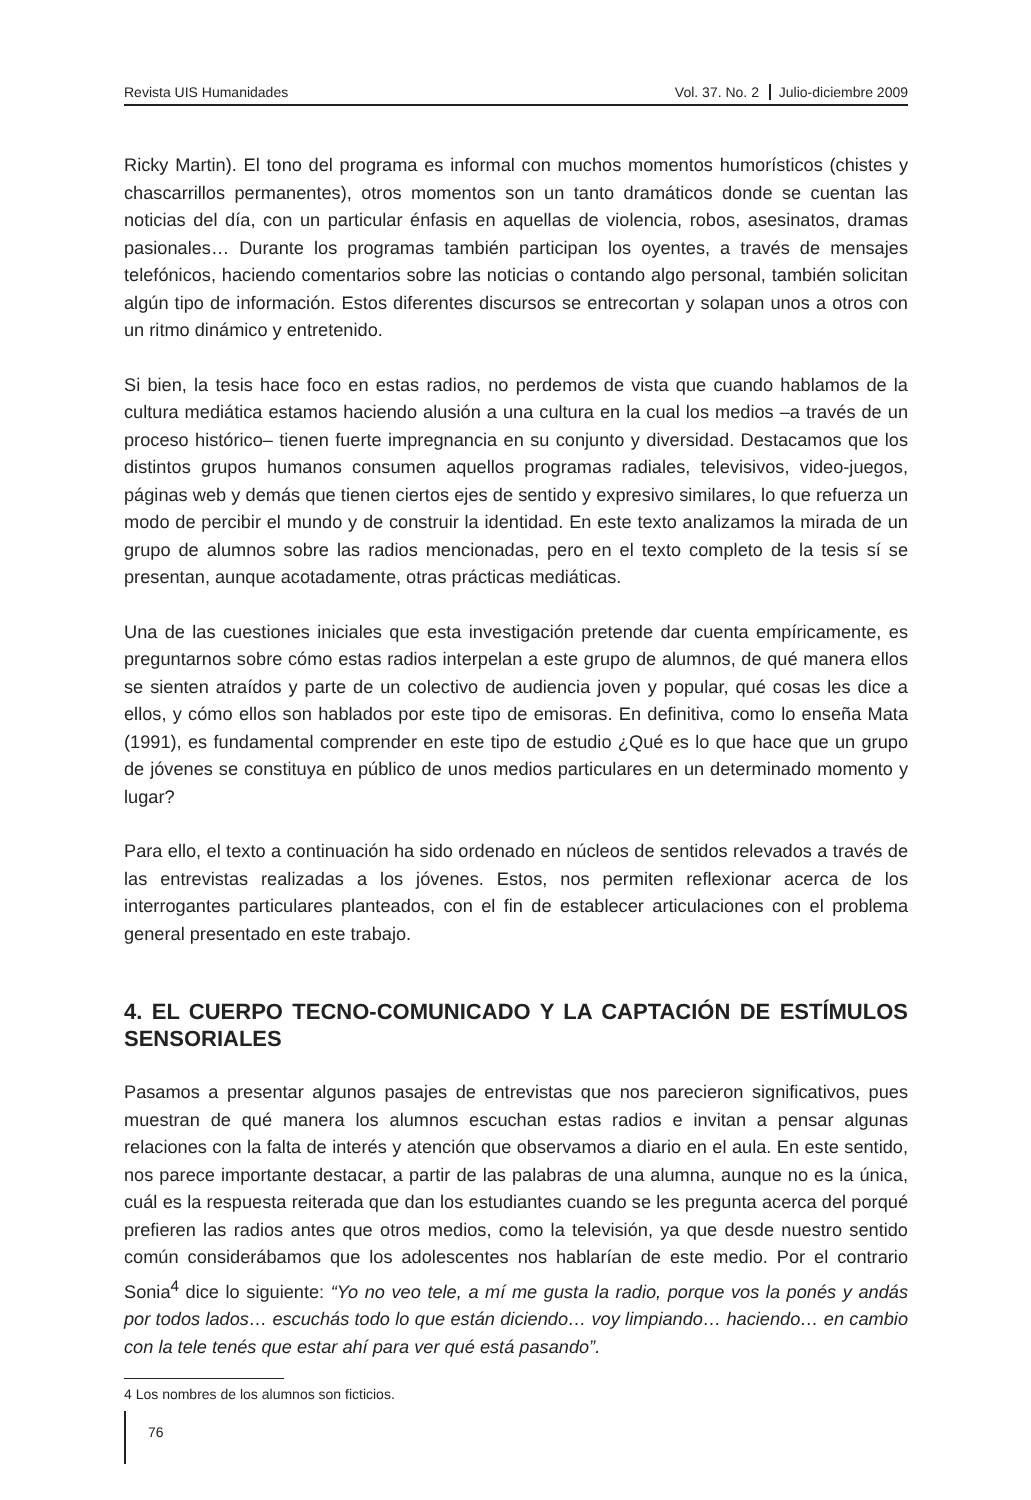Revista UIS Humanidades Vol. 37. No. 2 Julio-diciembre 2009
Ricky Martin). El tono del programa es informal con muchos momentos humorísticos (chistes y chascarrillos permanentes), otros momentos son un tanto dramáticos donde se cuentan las noticias del día, con un particular énfasis en aquellas de violencia, robos, asesinatos, dramas pasionales… Durante los programas también participan los oyentes, a través de mensajes telefónicos, haciendo comentarios sobre las noticias o contando algo personal, también solicitan algún tipo de información. Estos diferentes discursos se entrecortan y solapan unos a otros con un ritmo dinámico y entretenido.
Si bien, la tesis hace foco en estas radios, no perdemos de vista que cuando hablamos de la cultura mediática estamos haciendo alusión a una cultura en la cual los medios –a través de un proceso histórico– tienen fuerte impregnancia en su conjunto y diversidad. Destacamos que los distintos grupos humanos consumen aquellos programas radiales, televisivos, video-juegos, páginas web y demás que tienen ciertos ejes de sentido y expresivo similares, lo que refuerza un modo de percibir el mundo y de construir la identidad. En este texto analizamos la mirada de un grupo de alumnos sobre las radios mencionadas, pero en el texto completo de la tesis sí se presentan, aunque acotadamente, otras prácticas mediáticas.
Una de las cuestiones iniciales que esta investigación pretende dar cuenta empíricamente, es preguntarnos sobre cómo estas radios interpelan a este grupo de alumnos, de qué manera ellos se sienten atraídos y parte de un colectivo de audiencia joven y popular, qué cosas les dice a ellos, y cómo ellos son hablados por este tipo de emisoras. En definitiva, como lo enseña Mata (1991), es fundamental comprender en este tipo de estudio ¿Qué es lo que hace que un grupo de jóvenes se constituya en público de unos medios particulares en un determinado momento y lugar?
Para ello, el texto a continuación ha sido ordenado en núcleos de sentidos relevados a través de las entrevistas realizadas a los jóvenes. Estos, nos permiten reflexionar acerca de los interrogantes particulares planteados, con el fin de establecer articulaciones con el problema general presentado en este trabajo.
4. EL CUERPO TECNO-COMUNICADO Y LA CAPTACIÓN DE ESTÍMULOS SENSORIALES
Pasamos a presentar algunos pasajes de entrevistas que nos parecieron significativos, pues muestran de qué manera los alumnos escuchan estas radios e invitan a pensar algunas relaciones con la falta de interés y atención que observamos a diario en el aula. En este sentido, nos parece importante destacar, a partir de las palabras de una alumna, aunque no es la única, cuál es la respuesta reiterada que dan los estudiantes cuando se les pregunta acerca del porqué prefieren las radios antes que otros medios, como la televisión, ya que desde nuestro sentido común considerábamos que los adolescentes nos hablarían de este medio. Por el contrario Sonia<sup>4</sup> dice lo siguiente: “Yo no veo tele, a mí me gusta la radio, porque vos la ponés y andás por todos lados… escuchás todo lo que están diciendo… voy limpiando… haciendo… en cambio con la tele tenés que estar ahí para ver qué está pasando”.
4 Los nombres de los alumnos son ficticios.
76